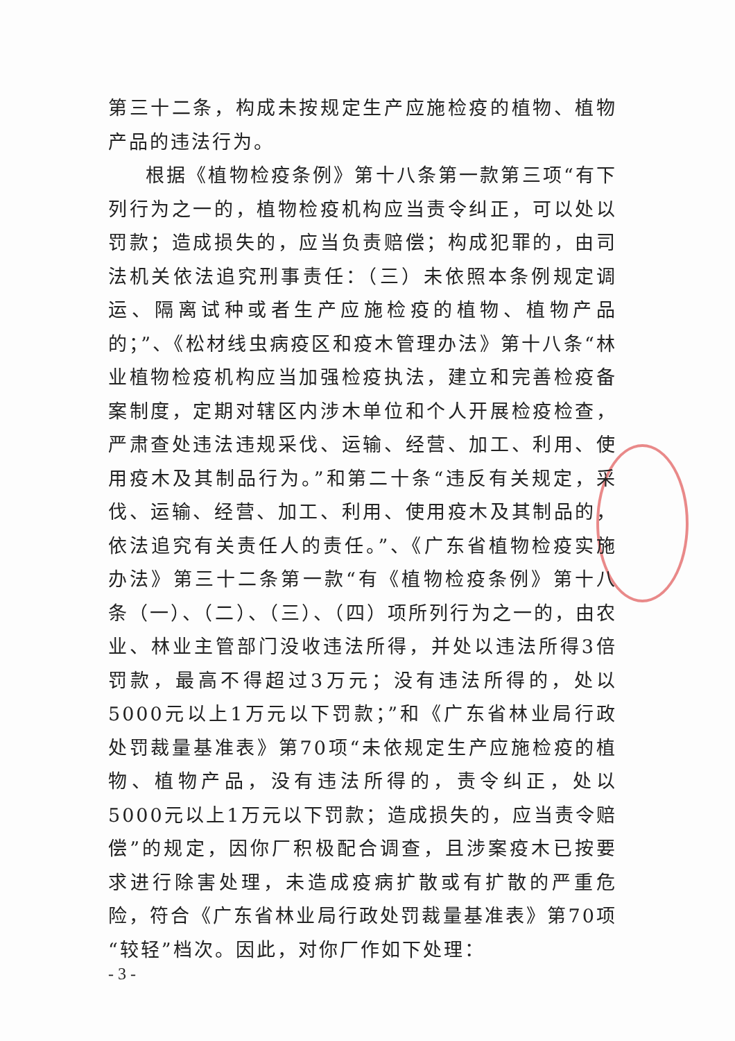第三十二条，构成未按规定生产应施检疫的植物、植物产品的违法行为。
根据《植物检疫条例》第十八条第一款第三项“有下列行为之一的，植物检疫机构应当责令纠正，可以处以罚款；造成损失的，应当负责赔偿；构成犯罪的，由司法机关依法追究刑事责任：（三）未依照本条例规定调运、隔离试种或者生产应施检疫的植物、植物产品的；”、《松材线虫病疫区和疫木管理办法》第十八条“林业植物检疫机构应当加强检疫执法，建立和完善检疫备案制度，定期对辖区内涉木单位和个人开展检疫检查，严肃查处违法违规采伐、运输、经营、加工、利用、使用疫木及其制品行为。”和第二十条“违反有关规定，采伐、运输、经营、加工、利用、使用疫木及其制品的，依法追究有关责任人的责任。”、《广东省植物检疫实施办法》第三十二条第一款“有《植物检疫条例》第十八条（一）、（二）、（三）、（四）项所列行为之一的，由农业、林业主管部门没收违法所得，并处以违法所得3倍罚款，最高不得超过3万元；没有违法所得的，处以5000元以上1万元以下罚款；”和《广东省林业局行政处罚裁量基准表》第70项“未依规定生产应施检疫的植物、植物产品，没有违法所得的，责令纠正，处以5000元以上1万元以下罚款；造成损失的，应当责令赔偿”的规定，因你厂积极配合调查，且涉案疫木已按要求进行除害处理，未造成疫病扩散或有扩散的严重危险，符合《广东省林业局行政处罚裁量基准表》第70项“较轻”档次。因此，对你厂作如下处理：
- 3 -